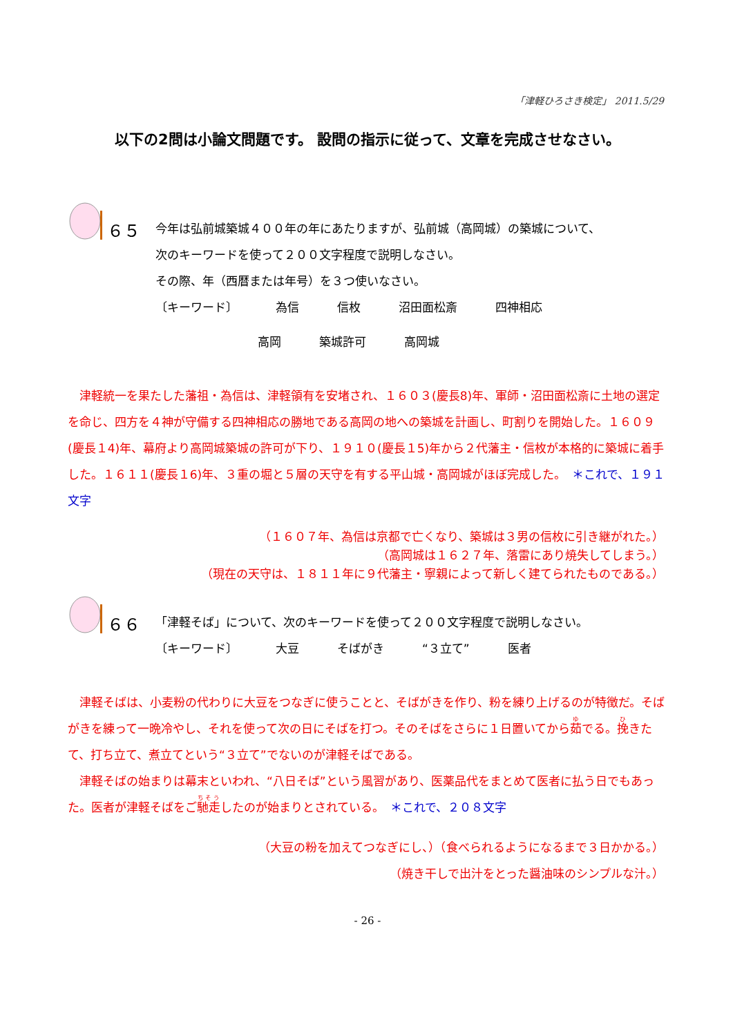「津軽ひろさき検定」 2011.5/29
以下の2問は小論文問題です。 設問の指示に従って、文章を完成させなさい。
６５
今年は弘前城築城４００年の年にあたりますが、弘前城（高岡城）の築城について、
次のキーワードを使って２００文字程度で説明しなさい。
その際、年（西暦または年号）を３つ使いなさい。
〔キーワード〕 為信 信枚 沼田面松斎 四神相応
高岡 築城許可 高岡城
　津軽統一を果たした藩祖・為信は、津軽領有を安堵され、１６０３(慶長8)年、軍師・沼田面松斎に土地の選定を命じ、四方を４神が守備する四神相応の勝地である高岡の地への築城を計画し、町割りを開始した。１６０９(慶長１4)年、幕府より高岡城築城の許可が下り、１９１０(慶長１5)年から２代藩主・信枚が本格的に築城に着手した。１６１１(慶長１6)年、３重の堀と５層の天守を有する平山城・高岡城がほぼ完成した。　＊これで、１９１文字
（１６０７年、為信は京都で亡くなり、築城は３男の信枚に引き継がれた。）
（高岡城は１６２７年、落雷にあり焼失してしまう。）
（現在の天守は、１８１１年に９代藩主・寧親によって新しく建てられたものである。）
６６
「津軽そば」について、次のキーワードを使って２００文字程度で説明しなさい。
〔キーワード〕 大豆 そばがき “３立て” 医者
　津軽そばは、小麦粉の代わりに大豆をつなぎに使うことと、そばがきを作り、粉を練り上げるのが特徴だ。そばがきを練って一晩冷やし、それを使って次の日にそばを打つ。そのそばをさらに１日置いてから茹でる。挽きたて、打ち立て、煮立てという“３立て”でないのが津軽そばである。
　津軽そばの始まりは幕末といわれ、“八日そば”という風習があり、医薬品代をまとめて医者に払う日でもあった。医者が津軽そばをご馳走したのが始まりとされている。　＊これで、２０８文字
（大豆の粉を加えてつなぎにし、）（食べられるようになるまで３日かかる。）
（焼き干しで出汁をとった醤油味のシンプルな汁。）
- 26 -